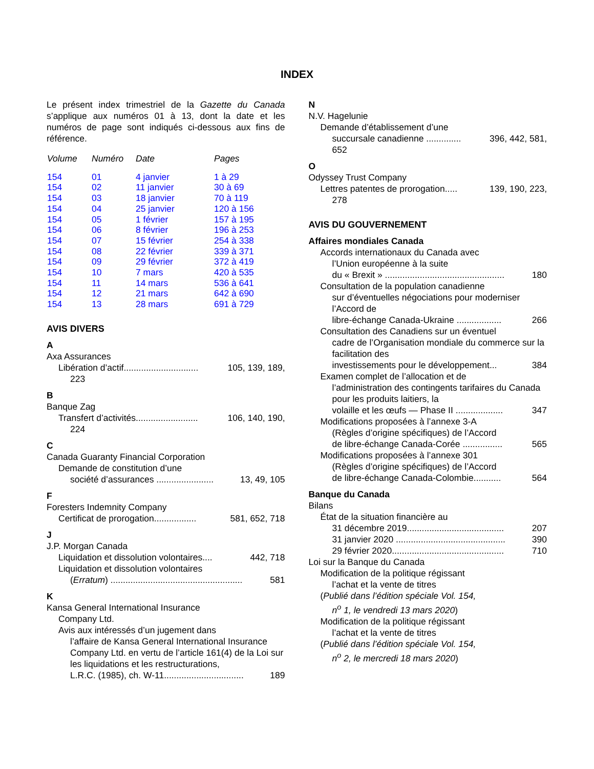INDEX
Le présent index trimestriel de la Gazette du Canada s’applique aux numéros 01 à 13, dont la date et les numéros de page sont indiqués ci-dessous aux fins de référence.
| Volume | Numéro | Date | Pages |
| --- | --- | --- | --- |
| 154 | 01 | 4 janvier | 1 à 29 |
| 154 | 02 | 11 janvier | 30 à 69 |
| 154 | 03 | 18 janvier | 70 à 119 |
| 154 | 04 | 25 janvier | 120 à 156 |
| 154 | 05 | 1 février | 157 à 195 |
| 154 | 06 | 8 février | 196 à 253 |
| 154 | 07 | 15 février | 254 à 338 |
| 154 | 08 | 22 février | 339 à 371 |
| 154 | 09 | 29 février | 372 à 419 |
| 154 | 10 | 7 mars | 420 à 535 |
| 154 | 11 | 14 mars | 536 à 641 |
| 154 | 12 | 21 mars | 642 à 690 |
| 154 | 13 | 28 mars | 691 à 729 |
AVIS DIVERS
A
Axa Assurances
Libération d’actif.............................. 105, 139, 189,
223
B
Banque Zag
Transfert d’activités......................... 106, 140, 190,
224
C
Canada Guaranty Financial Corporation
Demande de constitution d’une
société d’assurances ....................... 13, 49, 105
F
Foresters Indemnity Company
Certificat de prorogation................. 581, 652, 718
J
J.P. Morgan Canada
Liquidation et dissolution volontaires.... 442, 718
Liquidation et dissolution volontaires
(Erratum) ..................................................... 581
K
Kansa General International Insurance
Company Ltd.
Avis aux intéressés d’un jugement dans
l’affaire de Kansa General International Insurance Company Ltd. en vertu de l’article 161(4) de la Loi sur les liquidations et les restructurations,
L.R.C. (1985), ch. W-11................................ 189
N
N.V. Hagelunie
Demande d’établissement d’une
succursale canadienne .............. 396, 442, 581,
652
O
Odyssey Trust Company
Lettres patentes de prorogation..... 139, 190, 223,
278
AVIS DU GOUVERNEMENT
Affaires mondiales Canada
Accords internationaux du Canada avec
l’Union européenne à la suite
du « Brexit » ................................................ 180
Consultation de la population canadienne
sur d’éventuelles négociations pour moderniser l’Accord de
libre-échange Canada-Ukraine .................. 266
Consultation des Canadiens sur un éventuel
cadre de l’Organisation mondiale du commerce sur la facilitation des
investissements pour le développement... 384
Examen complet de l’allocation et de
l’administration des contingents tarifaires du Canada pour les produits laitiers, la
volaille et les œufs — Phase II ................... 347
Modifications proposées à l’annexe 3-A
(Règles d’origine spécifiques) de l’Accord
de libre-échange Canada-Corée ................ 565
Modifications proposées à l’annexe 301
(Règles d’origine spécifiques) de l’Accord
de libre-échange Canada-Colombie........... 564
Banque du Canada
Bilans
État de la situation financière au
31 décembre 2019....................................... 207
31 janvier 2020 ............................................ 390
29 février 2020............................................. 710
Loi sur la Banque du Canada
Modification de la politique régissant
l’achat et la vente de titres
(Publié dans l’édition spéciale Vol. 154,
n<sup>o</sup> 1, le vendredi 13 mars 2020)
Modification de la politique régissant
l’achat et la vente de titres
(Publié dans l’édition spéciale Vol. 154,
n<sup>o</sup> 2, le mercredi 18 mars 2020)